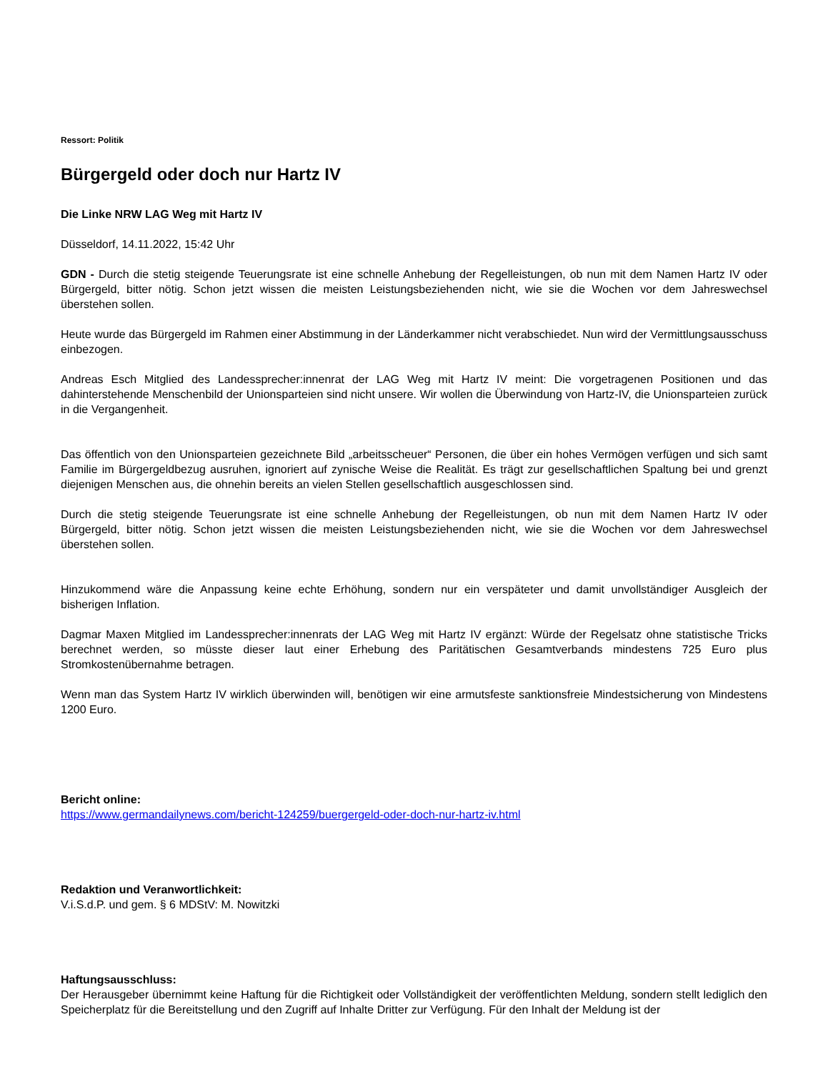Ressort: Politik
Bürgergeld oder doch nur Hartz IV
Die Linke NRW LAG Weg mit Hartz IV
Düsseldorf, 14.11.2022, 15:42 Uhr
GDN - Durch die stetig steigende Teuerungsrate ist eine schnelle Anhebung der Regelleistungen, ob nun mit dem Namen Hartz IV oder Bürgergeld, bitter nötig. Schon jetzt wissen die meisten Leistungsbeziehenden nicht, wie sie die Wochen vor dem Jahreswechsel überstehen sollen.
Heute wurde das Bürgergeld im Rahmen einer Abstimmung in der Länderkammer nicht verabschiedet. Nun wird der Vermittlungsausschuss einbezogen.
Andreas Esch Mitglied des Landessprecher:innenrat der LAG Weg mit Hartz IV meint: Die vorgetragenen Positionen und das dahinterstehende Menschenbild der Unionsparteien sind nicht unsere. Wir wollen die Überwindung von Hartz-IV, die Unionsparteien zurück in die Vergangenheit.
Das öffentlich von den Unionsparteien gezeichnete Bild „arbeitsscheuer“ Personen, die über ein hohes Vermögen verfügen und sich samt Familie im Bürgergeldbezug ausruhen, ignoriert auf zynische Weise die Realität. Es trägt zur gesellschaftlichen Spaltung bei und grenzt diejenigen Menschen aus, die ohnehin bereits an vielen Stellen gesellschaftlich ausgeschlossen sind.
Durch die stetig steigende Teuerungsrate ist eine schnelle Anhebung der Regelleistungen, ob nun mit dem Namen Hartz IV oder Bürgergeld, bitter nötig. Schon jetzt wissen die meisten Leistungsbeziehenden nicht, wie sie die Wochen vor dem Jahreswechsel überstehen sollen.
Hinzukommend wäre die Anpassung keine echte Erhöhung, sondern nur ein verspäteter und damit unvollständiger Ausgleich der bisherigen Inflation.
Dagmar Maxen Mitglied im Landessprecher:innenrats der LAG Weg mit Hartz IV ergänzt: Würde der Regelsatz ohne statistische Tricks berechnet werden, so müsste dieser laut einer Erhebung des Paritätischen Gesamtverbands mindestens 725 Euro plus Stromkostenübernahme betragen.
Wenn man das System Hartz IV wirklich überwinden will, benötigen wir eine armutsfeste sanktionsfreie Mindestsicherung von Mindestens 1200 Euro.
Bericht online:
https://www.germandailynews.com/bericht-124259/buergergeld-oder-doch-nur-hartz-iv.html
Redaktion und Veranwortlichkeit:
V.i.S.d.P. und gem. § 6 MDStV: M. Nowitzki
Haftungsausschluss:
Der Herausgeber übernimmt keine Haftung für die Richtigkeit oder Vollständigkeit der veröffentlichten Meldung, sondern stellt lediglich den Speicherplatz für die Bereitstellung und den Zugriff auf Inhalte Dritter zur Verfügung. Für den Inhalt der Meldung ist der